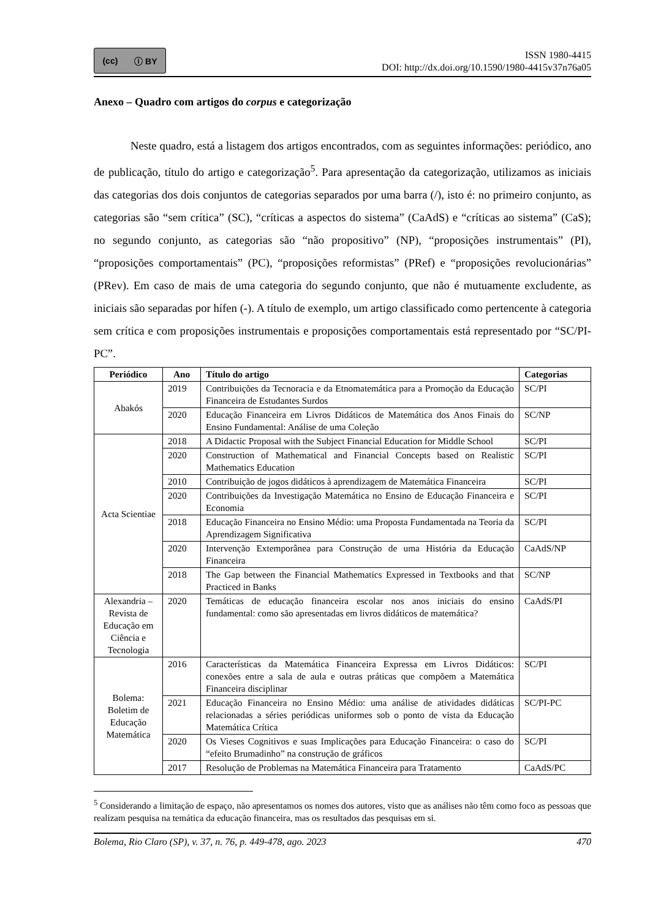(cc) ⓘ BY
ISSN 1980-4415
DOI: http://dx.doi.org/10.1590/1980-4415v37n76a05
Anexo – Quadro com artigos do corpus e categorização
Neste quadro, está a listagem dos artigos encontrados, com as seguintes informações: periódico, ano de publicação, título do artigo e categorização<sup>5</sup>. Para apresentação da categorização, utilizamos as iniciais das categorias dos dois conjuntos de categorias separados por uma barra (/), isto é: no primeiro conjunto, as categorias são “sem crítica” (SC), “críticas a aspectos do sistema” (CaAdS) e “críticas ao sistema” (CaS); no segundo conjunto, as categorias são “não propositivo” (NP), “proposições instrumentais” (PI), “proposições comportamentais” (PC), “proposições reformistas” (PRef) e “proposições revolucionárias” (PRev). Em caso de mais de uma categoria do segundo conjunto, que não é mutuamente excludente, as iniciais são separadas por hífen (-). A título de exemplo, um artigo classificado como pertencente à categoria sem crítica e com proposições instrumentais e proposições comportamentais está representado por “SC/PI-PC”.
| Periódico | Ano | Título do artigo | Categorias |
| --- | --- | --- | --- |
| Abakós | 2019 | Contribuições da Tecnoracia e da Etnomatemática para a Promoção da Educação Financeira de Estudantes Surdos | SC/PI |
| | 2020 | Educação Financeira em Livros Didáticos de Matemática dos Anos Finais do Ensino Fundamental: Análise de uma Coleção | SC/NP |
| Acta Scientiae | 2018 | A Didactic Proposal with the Subject Financial Education for Middle School | SC/PI |
| | 2020 | Construction of Mathematical and Financial Concepts based on Realistic Mathematics Education | SC/PI |
| | 2010 | Contribuição de jogos didáticos à aprendizagem de Matemática Financeira | SC/PI |
| | 2020 | Contribuições da Investigação Matemática no Ensino de Educação Financeira e Economia | SC/PI |
| | 2018 | Educação Financeira no Ensino Médio: uma Proposta Fundamentada na Teoria da Aprendizagem Significativa | SC/PI |
| | 2020 | Intervenção Extemporânea para Construção de uma História da Educação Financeira | CaAdS/NP |
| | 2018 | The Gap between the Financial Mathematics Expressed in Textbooks and that Practiced in Banks | SC/NP |
| Alexandria – Revista de Educação em Ciência e Tecnologia | 2020 | Temáticas de educação financeira escolar nos anos iniciais do ensino fundamental: como são apresentadas em livros didáticos de matemática? | CaAdS/PI |
| Bolema: Boletim de Educação Matemática | 2016 | Características da Matemática Financeira Expressa em Livros Didáticos: conexões entre a sala de aula e outras práticas que compõem a Matemática Financeira disciplinar | SC/PI |
| | 2021 | Educação Financeira no Ensino Médio: uma análise de atividades didáticas relacionadas a séries periódicas uniformes sob o ponto de vista da Educação Matemática Crítica | SC/PI-PC |
| | 2020 | Os Vieses Cognitivos e suas Implicações para Educação Financeira: o caso do “efeito Brumadinho” na construção de gráficos | SC/PI |
| | 2017 | Resolução de Problemas na Matemática Financeira para Tratamento | CaAdS/PC |
<sup>5</sup> Considerando a limitação de espaço, não apresentamos os nomes dos autores, visto que as análises não têm como foco as pessoas que realizam pesquisa na temática da educação financeira, mas os resultados das pesquisas em si.
Bolema, Rio Claro (SP), v. 37, n. 76, p. 449-478, ago. 2023 470